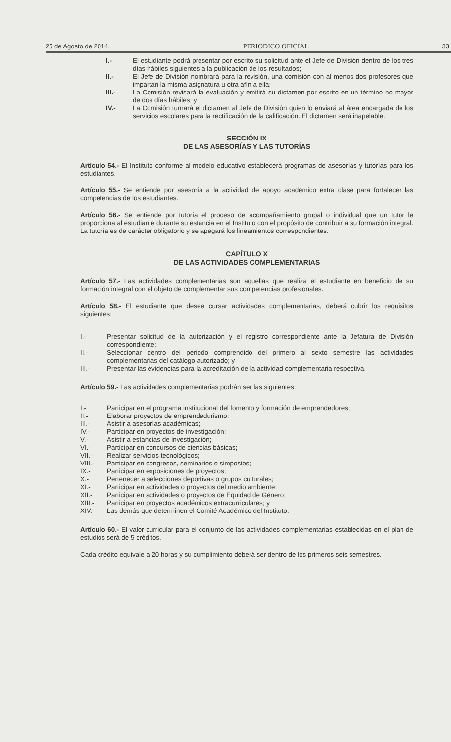25 de Agosto de 2014. PERIODICO OFICIAL 33
I.- El estudiante podrá presentar por escrito su solicitud ante el Jefe de División dentro de los tres días hábiles siguientes a la publicación de los resultados;
II.- El Jefe de División nombrará para la revisión, una comisión con al menos dos profesores que impartan la misma asignatura u otra afín a ella;
III.- La Comisión revisará la evaluación y emitirá su dictamen por escrito en un término no mayor de dos días hábiles; y
IV.- La Comisión turnará el dictamen al Jefe de División quien lo enviará al área encargada de los servicios escolares para la rectificación de la calificación. El dictamen será inapelable.
SECCIÓN IX
DE LAS ASESORÍAS Y LAS TUTORÍAS
Artículo 54.- El Instituto conforme al modelo educativo establecerá programas de asesorías y tutorías para los estudiantes.
Artículo 55.- Se entiende por asesoría a la actividad de apoyo académico extra clase para fortalecer las competencias de los estudiantes.
Artículo 56.- Se entiende por tutoría el proceso de acompañamiento grupal o individual que un tutor le proporciona al estudiante durante su estancia en el Instituto con el propósito de contribuir a su formación integral. La tutoría es de carácter obligatorio y se apegará los lineamientos correspondientes.
CAPÍTULO X
DE LAS ACTIVIDADES COMPLEMENTARIAS
Artículo 57.- Las actividades complementarias son aquellas que realiza el estudiante en beneficio de su formación integral con el objeto de complementar sus competencias profesionales.
Artículo 58.- El estudiante que desee cursar actividades complementarias, deberá cubrir los requisitos siguientes:
I.- Presentar solicitud de la autorización y el registro correspondiente ante la Jefatura de División correspondiente;
II.- Seleccionar dentro del periodo comprendido del primero al sexto semestre las actividades complementarias del catálogo autorizado; y
III.- Presentar las evidencias para la acreditación de la actividad complementaria respectiva.
Artículo 59.- Las actividades complementarias podrán ser las siguientes:
I.- Participar en el programa institucional del fomento y formación de emprendedores;
II.- Elaborar proyectos de emprendedurismo;
III.- Asistir a asesorías académicas;
IV.- Participar en proyectos de investigación;
V.- Asistir a estancias de investigación;
VI.- Participar en concursos de ciencias básicas;
VII.- Realizar servicios tecnológicos;
VIII.- Participar en congresos, seminarios o simposios;
IX.- Participar en exposiciones de proyectos;
X.- Pertenecer a selecciones deportivas o grupos culturales;
XI.- Participar en actividades o proyectos del medio ambiente;
XII.- Participar en actividades o proyectos de Equidad de Género;
XIII.- Participar en proyectos académicos extracurriculares; y
XIV.- Las demás que determinen el Comité Académico del Instituto.
Artículo 60.- El valor curricular para el conjunto de las actividades complementarias establecidas en el plan de estudios será de 5 créditos.
Cada crédito equivale a 20 horas y su cumplimiento deberá ser dentro de los primeros seis semestres.